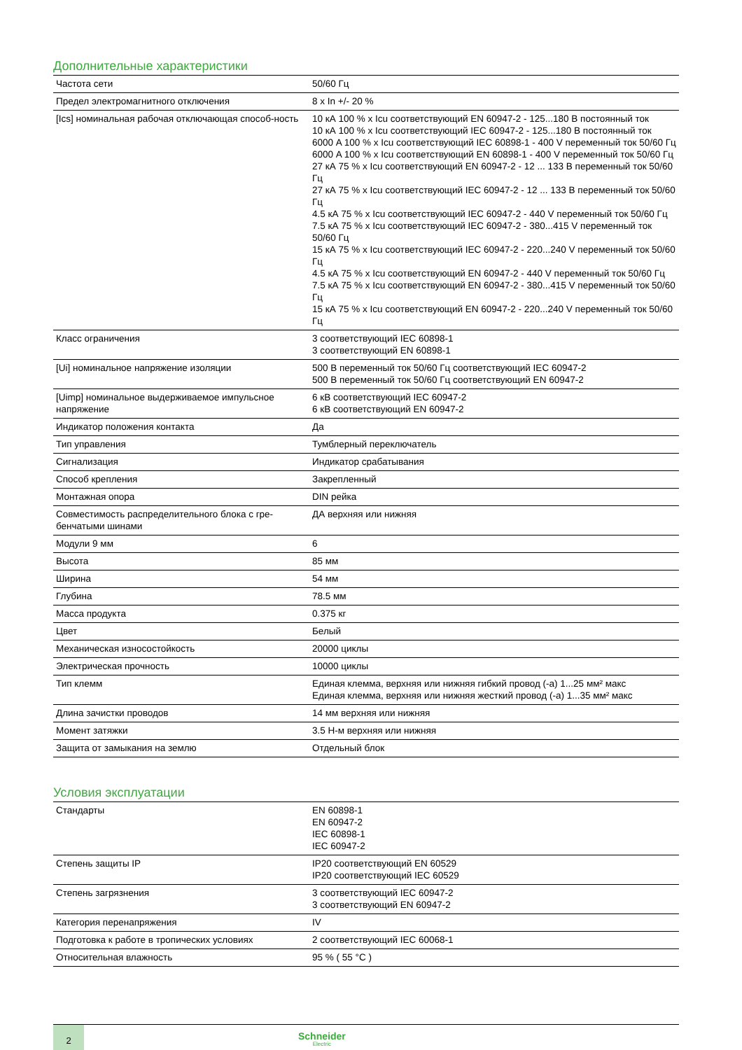Дополнительные характеристики
| Частота сети | 50/60 Гц |
| Предел электромагнитного отключения | 8 x In +/- 20 % |
| [Ics] номинальная рабочая отключающая способ-ность | 10 кА 100 % x Icu соответствующий EN 60947-2 - 125...180 В постоянный ток 10 кА 100 % x Icu соответствующий IEC 60947-2 - 125...180 В постоянный ток 6000 A 100 % x Icu соответствующий IEC 60898-1 - 400 V переменный ток 50/60 Гц 6000 A 100 % x Icu соответствующий EN 60898-1 - 400 V переменный ток 50/60 Гц 27 кА 75 % x Icu соответствующий EN 60947-2 - 12 ... 133 В переменный ток 50/60 Гц 27 кА 75 % x Icu соответствующий IEC 60947-2 - 12 ... 133 В переменный ток 50/60 Гц 4.5 кА 75 % x Icu соответствующий IEC 60947-2 - 440 V переменный ток 50/60 Гц 7.5 кА 75 % x Icu соответствующий IEC 60947-2 - 380...415 V переменный ток 50/60 Гц 15 кА 75 % x Icu соответствующий IEC 60947-2 - 220...240 V переменный ток 50/60 Гц 4.5 кА 75 % x Icu соответствующий EN 60947-2 - 440 V переменный ток 50/60 Гц 7.5 кА 75 % x Icu соответствующий EN 60947-2 - 380...415 V переменный ток 50/60 Гц 15 кА 75 % x Icu соответствующий EN 60947-2 - 220...240 V переменный ток 50/60 Гц |
| Класс ограничения | 3 соответствующий IEC 60898-1 3 соответствующий EN 60898-1 |
| [Ui] номинальное напряжение изоляции | 500 В переменный ток 50/60 Гц соответствующий IEC 60947-2 500 В переменный ток 50/60 Гц соответствующий EN 60947-2 |
| [Uimp] номинальное выдерживаемое импульсное напряжение | 6 кВ соответствующий IEC 60947-2 6 кВ соответствующий EN 60947-2 |
| Индикатор положения контакта | Да |
| Тип управления | Тумблерный переключатель |
| Сигнализация | Индикатор срабатывания |
| Способ крепления | Закрепленный |
| Монтажная опора | DIN рейка |
| Совместимость распределительного блока с гре-бенчатыми шинами | ДА верхняя или нижняя |
| Модули 9 мм | 6 |
| Высота | 85 мм |
| Ширина | 54 мм |
| Глубина | 78.5 мм |
| Масса продукта | 0.375 кг |
| Цвет | Белый |
| Механическая износостойкость | 20000 циклы |
| Электрическая прочность | 10000 циклы |
| Тип клемм | Единая клемма, верхняя или нижняя гибкий провод (-а) 1...25 мм² макс Единая клемма, верхняя или нижняя жесткий провод (-а) 1...35 мм² макс |
| Длина зачистки проводов | 14 мм верхняя или нижняя |
| Момент затяжки | 3.5 Н-м верхняя или нижняя |
| Защита от замыкания на землю | Отдельный блок |
Условия эксплуатации
| Стандарты | EN 60898-1 EN 60947-2 IEC 60898-1 IEC 60947-2 |
| Степень защиты IP | IP20 соответствующий EN 60529 IP20 соответствующий IEC 60529 |
| Степень загрязнения | 3 соответствующий IEC 60947-2 3 соответствующий EN 60947-2 |
| Категория перенапряжения | IV |
| Подготовка к работе в тропических условиях | 2 соответствующий IEC 60068-1 |
| Относительная влажность | 95 % ( 55 °C ) |
2
Schneider
Electric